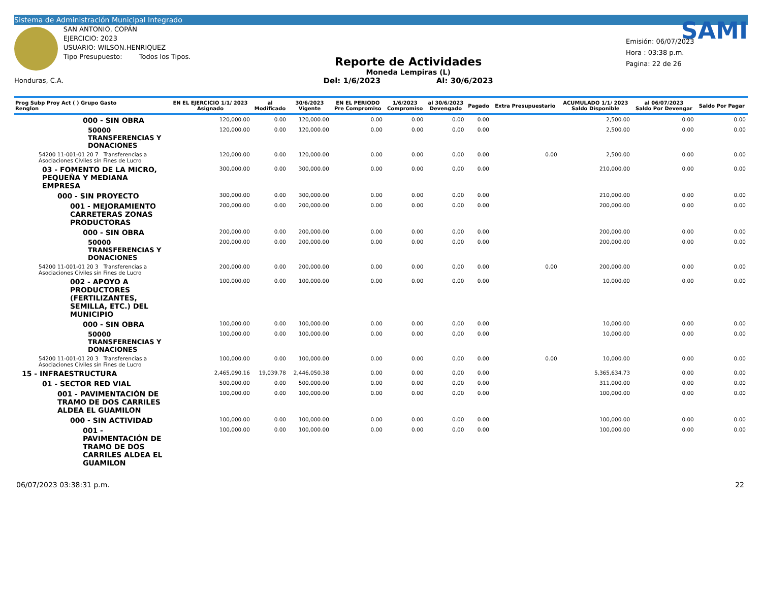Sistema de Administración Municipal Integrado
Honduras, C.A.
SAN ANTONIO, COPÁN
EJERCICIO: 2023
USUARIO: WILSON.HENRIQUEZ
Tipo Presupuesto: Todos los Tipos.
Reporte de Actividades
Moneda Lempiras (L)
Del: 1/6/2023 Al: 30/6/2023
SAMI
Emisión: 06/07/2023
Hora : 03:38 p.m.
Pagina: 22 de 26
| Prog Subp Proy Act ( ) Grupo Gasto Renglon | EN EL EJERCICIO 1/1/ 2023 Asignado | al Modificado | 30/6/2023 Vigente | EN EL PERIODO Pre Compromiso | 1/6/2023 Compromiso | al 30/6/2023 Devengado | Pagado | Extra Presupuestario | ACUMULADO 1/1/ 2023 Saldo Disponible | al 06/07/2023 Saldo Por Devengar | Saldo Por Pagar |
| --- | --- | --- | --- | --- | --- | --- | --- | --- | --- | --- | --- |
| 000 - SIN OBRA | 120,000.00 | 0.00 | 120,000.00 | 0.00 | 0.00 | 0.00 | 0.00 | | 2,500.00 | 0.00 | 0.00 |
| 50000 TRANSFERENCIAS Y DONACIONES | 120,000.00 | 0.00 | 120,000.00 | 0.00 | 0.00 | 0.00 | 0.00 | | 2,500.00 | 0.00 | 0.00 |
| 54200 11-001-01 20 7 Transferencias a Asociaciones Civiles sin Fines de Lucro | 120,000.00 | 0.00 | 120,000.00 | 0.00 | 0.00 | 0.00 | 0.00 | 0.00 | 2,500.00 | 0.00 | 0.00 |
| 03 - FOMENTO DE LA MICRO, PEQUEÑA Y MEDIANA EMPRESA | 300,000.00 | 0.00 | 300,000.00 | 0.00 | 0.00 | 0.00 | 0.00 | | 210,000.00 | 0.00 | 0.00 |
| 000 - SIN PROYECTO | 300,000.00 | 0.00 | 300,000.00 | 0.00 | 0.00 | 0.00 | 0.00 | | 210,000.00 | 0.00 | 0.00 |
| 001 - MEJORAMIENTO CARRETERAS ZONAS PRODUCTORAS | 200,000.00 | 0.00 | 200,000.00 | 0.00 | 0.00 | 0.00 | 0.00 | | 200,000.00 | 0.00 | 0.00 |
| 000 - SIN OBRA | 200,000.00 | 0.00 | 200,000.00 | 0.00 | 0.00 | 0.00 | 0.00 | | 200,000.00 | 0.00 | 0.00 |
| 50000 TRANSFERENCIAS Y DONACIONES | 200,000.00 | 0.00 | 200,000.00 | 0.00 | 0.00 | 0.00 | 0.00 | | 200,000.00 | 0.00 | 0.00 |
| 54200 11-001-01 20 3 Transferencias a Asociaciones Civiles sin Fines de Lucro | 200,000.00 | 0.00 | 200,000.00 | 0.00 | 0.00 | 0.00 | 0.00 | 0.00 | 200,000.00 | 0.00 | 0.00 |
| 002 - APOYO A PRODUCTORES (FERTILIZANTES, SEMILLA, ETC.) DEL MUNICIPIO | 100,000.00 | 0.00 | 100,000.00 | 0.00 | 0.00 | 0.00 | 0.00 | | 10,000.00 | 0.00 | 0.00 |
| 000 - SIN OBRA | 100,000.00 | 0.00 | 100,000.00 | 0.00 | 0.00 | 0.00 | 0.00 | | 10,000.00 | 0.00 | 0.00 |
| 50000 TRANSFERENCIAS Y DONACIONES | 100,000.00 | 0.00 | 100,000.00 | 0.00 | 0.00 | 0.00 | 0.00 | | 10,000.00 | 0.00 | 0.00 |
| 54200 11-001-01 20 3 Transferencias a Asociaciones Civiles sin Fines de Lucro | 100,000.00 | 0.00 | 100,000.00 | 0.00 | 0.00 | 0.00 | 0.00 | 0.00 | 10,000.00 | 0.00 | 0.00 |
| 15 - INFRAESTRUCTURA | 2,465,090.16 | 19,039.78 | 2,446,050.38 | 0.00 | 0.00 | 0.00 | 0.00 | | 5,365,634.73 | 0.00 | 0.00 |
| 01 - SECTOR RED VIAL | 500,000.00 | 0.00 | 500,000.00 | 0.00 | 0.00 | 0.00 | 0.00 | | 311,000.00 | 0.00 | 0.00 |
| 001 - PAVIMENTACIÓN DE TRAMO DE DOS CARRILES ALDEA EL GUAMILON | 100,000.00 | 0.00 | 100,000.00 | 0.00 | 0.00 | 0.00 | 0.00 | | 100,000.00 | 0.00 | 0.00 |
| 000 - SIN ACTIVIDAD | 100,000.00 | 0.00 | 100,000.00 | 0.00 | 0.00 | 0.00 | 0.00 | | 100,000.00 | 0.00 | 0.00 |
| 001 - PAVIMENTACIÓN DE TRAMO DE DOS CARRILES ALDEA EL GUAMILON | 100,000.00 | 0.00 | 100,000.00 | 0.00 | 0.00 | 0.00 | 0.00 | | 100,000.00 | 0.00 | 0.00 |
06/07/2023 03:38:31 p.m. 22